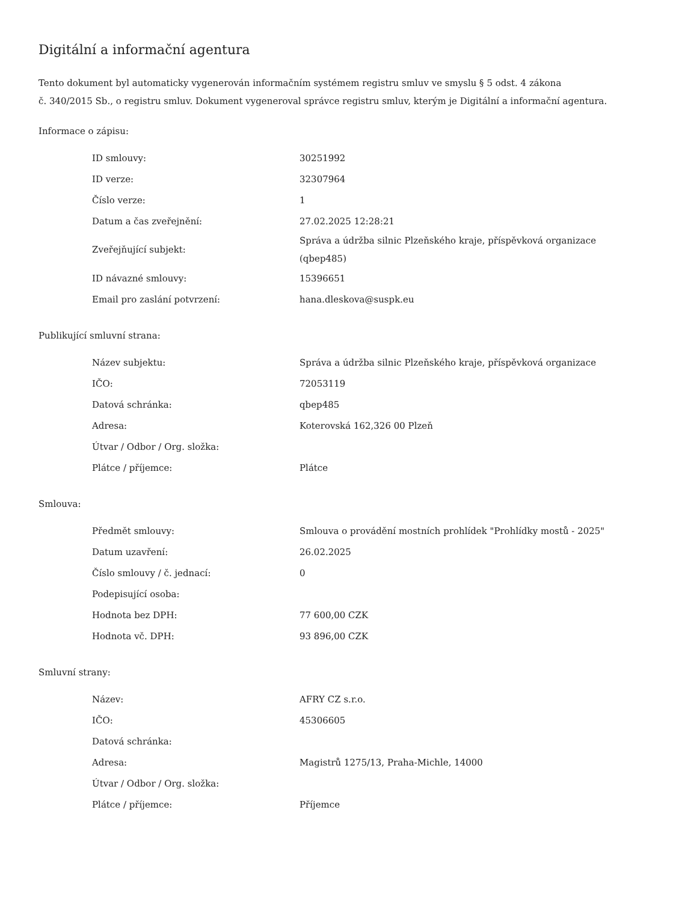Digitální a informační agentura
Tento dokument byl automaticky vygenerován informačním systémem registru smluv ve smyslu § 5 odst. 4 zákona
č. 340/2015 Sb., o registru smluv. Dokument vygeneroval správce registru smluv, kterým je Digitální a informační agentura.
Informace o zápisu:
| ID smlouvy: | 30251992 |
| ID verze: | 32307964 |
| Číslo verze: | 1 |
| Datum a čas zveřejnění: | 27.02.2025 12:28:21 |
| Zveřejňující subjekt: | Správa a údržba silnic Plzeňského kraje, příspěvková organizace (qbep485) |
| ID návazné smlouvy: | 15396651 |
| Email pro zaslání potvrzení: | hana.dleskova@suspk.eu |
Publikující smluvní strana:
| Název subjektu: | Správa a údržba silnic Plzeňského kraje, příspěvková organizace |
| IČO: | 72053119 |
| Datová schránka: | qbep485 |
| Adresa: | Koterovská 162,326 00 Plzeň |
| Útvar / Odbor / Org. složka: | |
| Plátce / příjemce: | Plátce |
Smlouva:
| Předmět smlouvy: | Smlouva o provádění mostních prohlídek "Prohlídky mostů - 2025" |
| Datum uzavření: | 26.02.2025 |
| Číslo smlouvy / č. jednací: | 0 |
| Podepisující osoba: | |
| Hodnota bez DPH: | 77 600,00 CZK |
| Hodnota vč. DPH: | 93 896,00 CZK |
Smluvní strany:
| Název: | AFRY CZ s.r.o. |
| IČO: | 45306605 |
| Datová schránka: | |
| Adresa: | Magistrů 1275/13, Praha-Michle, 14000 |
| Útvar / Odbor / Org. složka: | |
| Plátce / příjemce: | Příjemce |